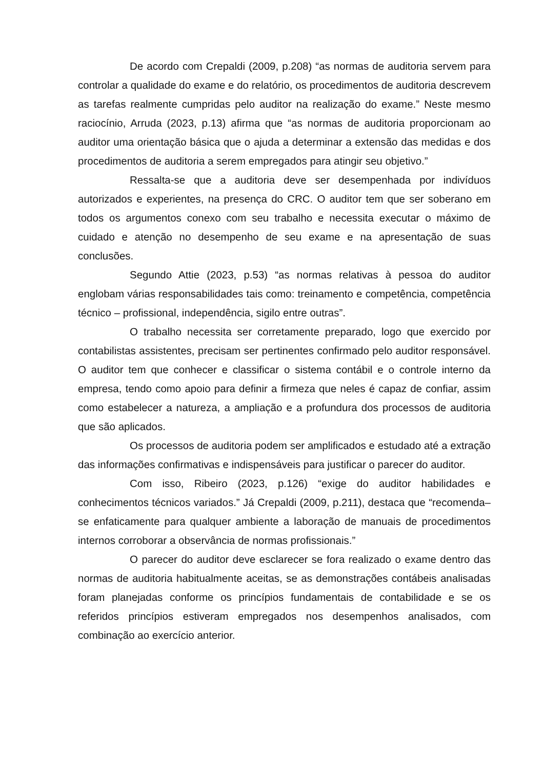De acordo com Crepaldi (2009, p.208) “as normas de auditoria servem para controlar a qualidade do exame e do relatório, os procedimentos de auditoria descrevem as tarefas realmente cumpridas pelo auditor na realização do exame.” Neste mesmo raciocínio, Arruda (2023, p.13) afirma que “as normas de auditoria proporcionam ao auditor uma orientação básica que o ajuda a determinar a extensão das medidas e dos procedimentos de auditoria a serem empregados para atingir seu objetivo.”
Ressalta-se que a auditoria deve ser desempenhada por indivíduos autorizados e experientes, na presença do CRC. O auditor tem que ser soberano em todos os argumentos conexo com seu trabalho e necessita executar o máximo de cuidado e atenção no desempenho de seu exame e na apresentação de suas conclusões.
Segundo Attie (2023, p.53) “as normas relativas à pessoa do auditor englobam várias responsabilidades tais como: treinamento e competência, competência técnico – profissional, independência, sigilo entre outras”.
O trabalho necessita ser corretamente preparado, logo que exercido por contabilistas assistentes, precisam ser pertinentes confirmado pelo auditor responsável. O auditor tem que conhecer e classificar o sistema contábil e o controle interno da empresa, tendo como apoio para definir a firmeza que neles é capaz de confiar, assim como estabelecer a natureza, a ampliação e a profundura dos processos de auditoria que são aplicados.
Os processos de auditoria podem ser amplificados e estudado até a extração das informações confirmativas e indispensáveis para justificar o parecer do auditor.
Com isso, Ribeiro (2023, p.126) “exige do auditor habilidades e conhecimentos técnicos variados.” Já Crepaldi (2009, p.211), destaca que “recomenda–se enfaticamente para qualquer ambiente a laboração de manuais de procedimentos internos corroborar a observância de normas profissionais.”
O parecer do auditor deve esclarecer se fora realizado o exame dentro das normas de auditoria habitualmente aceitas, se as demonstrações contábeis analisadas foram planejadas conforme os princípios fundamentais de contabilidade e se os referidos princípios estiveram empregados nos desempenhos analisados, com combinação ao exercício anterior.